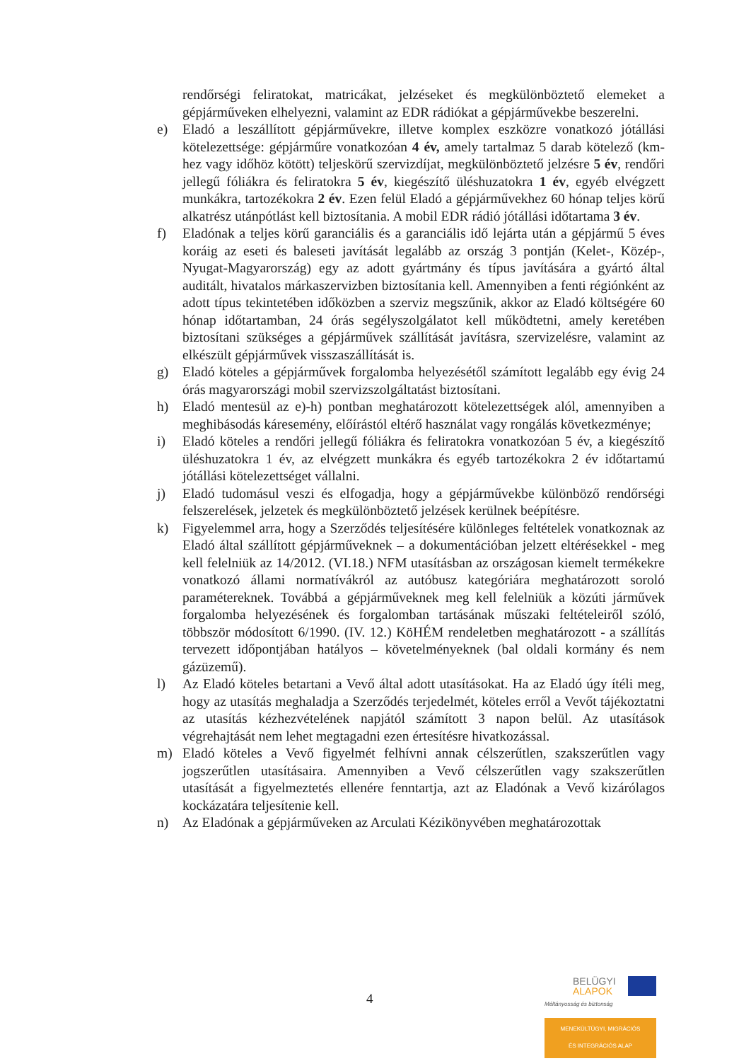rendőrségi feliratokat, matricákat, jelzéseket és megkülönböztető elemeket a gépjárműveken elhelyezni, valamint az EDR rádiókat a gépjárművekbe beszerelni.
e) Eladó a leszállított gépjárművekre, illetve komplex eszközre vonatkozó jótállási kötelezettsége: gépjárműre vonatkozóan 4 év, amely tartalmaz 5 darab kötelező (km-hez vagy időhöz kötött) teljeskörű szervizdíjat, megkülönböztető jelzésre 5 év, rendőri jellegű fóliákra és feliratokra 5 év, kiegészítő üléshuzatokra 1 év, egyéb elvégzett munkákra, tartozékokra 2 év. Ezen felül Eladó a gépjárművekhez 60 hónap teljes körű alkatrész utánpótlást kell biztosítania. A mobil EDR rádió jótállási időtartama 3 év.
f) Eladónak a teljes körű garanciális és a garanciális idő lejárta után a gépjármű 5 éves koráig az eseti és baleseti javítását legalább az ország 3 pontján (Kelet-, Közép-, Nyugat-Magyarország) egy az adott gyártmány és típus javítására a gyártó által auditált, hivatalos márkaszervizben biztosítania kell. Amennyiben a fenti régiónként az adott típus tekintetében időközben a szerviz megszűnik, akkor az Eladó költségére 60 hónap időtartamban, 24 órás segélyszolgálatot kell működtetni, amely keretében biztosítani szükséges a gépjárművek szállítását javításra, szervizelésre, valamint az elkészült gépjárművek visszaszállítását is.
g) Eladó köteles a gépjárművek forgalomba helyezésétől számított legalább egy évig 24 órás magyarországi mobil szervizszolgáltatást biztosítani.
h) Eladó mentesül az e)-h) pontban meghatározott kötelezettségek alól, amennyiben a meghibásodás káresemény, előírástól eltérő használat vagy rongálás következménye;
i) Eladó köteles a rendőri jellegű fóliákra és feliratokra vonatkozóan 5 év, a kiegészítő üléshuzatokra 1 év, az elvégzett munkákra és egyéb tartozékokra 2 év időtartamú jótállási kötelezettséget vállalni.
j) Eladó tudomásul veszi és elfogadja, hogy a gépjárművekbe különböző rendőrségi felszerelések, jelzetek és megkülönböztető jelzések kerülnek beépítésre.
k) Figyelemmel arra, hogy a Szerződés teljesítésére különleges feltételek vonatkoznak az Eladó által szállított gépjárműveknek – a dokumentációban jelzett eltérésekkel - meg kell felelniük az 14/2012. (VI.18.) NFM utasításban az országosan kiemelt termékekre vonatkozó állami normatívákról az autóbusz kategóriára meghatározott soroló paramétereknek. Továbbá a gépjárműveknek meg kell felelniük a közúti járművek forgalomba helyezésének és forgalomban tartásának műszaki feltételeiről szóló, többször módosított 6/1990. (IV. 12.) KöHÉM rendeletben meghatározott - a szállítás tervezett időpontjában hatályos – követelményeknek (bal oldali kormány és nem gázüzemű).
l) Az Eladó köteles betartani a Vevő által adott utasításokat. Ha az Eladó úgy ítéli meg, hogy az utasítás meghaladja a Szerződés terjedelmét, köteles erről a Vevőt tájékoztatni az utasítás kézhezvételének napjától számított 3 napon belül. Az utasítások végrehajtását nem lehet megtagadni ezen értesítésre hivatkozással.
m) Eladó köteles a Vevő figyelmét felhívni annak célszerűtlen, szakszerűtlen vagy jogszerűtlen utasításaira. Amennyiben a Vevő célszerűtlen vagy szakszerűtlen utasítását a figyelmeztetés ellenére fenntartja, azt az Eladónak a Vevő kizárólagos kockázatára teljesítenie kell.
n) Az Eladónak a gépjárműveken az Arculati Kézikönyvében meghatározottak
4
BELÜGYI
ALAPOK
Méltányosság és biztonság
MENEKÜLTÜGYI, MIGRÁCIÓS
ÉS INTEGRÁCIÓS ALAP